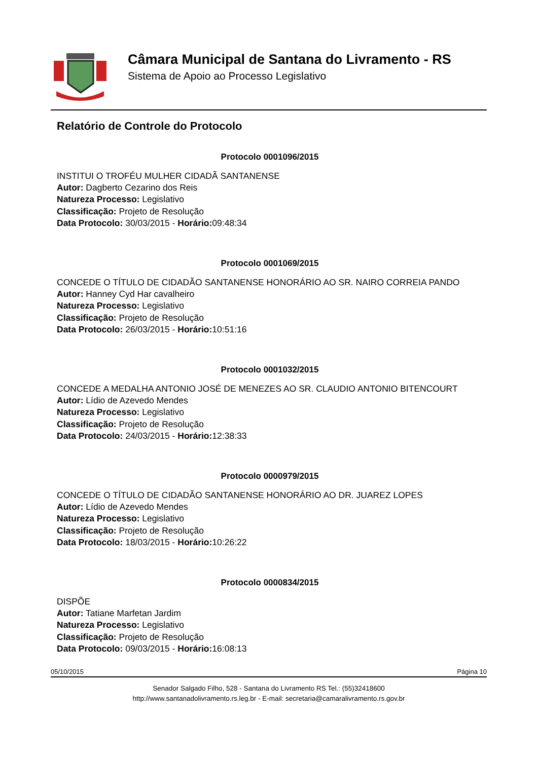Câmara Municipal de Santana do Livramento - RS
Sistema de Apoio ao Processo Legislativo
Relatório de Controle do Protocolo
Protocolo 0001096/2015
INSTITUI O TROFÉU MULHER CIDADÃ SANTANENSE
Autor: Dagberto Cezarino dos Reis
Natureza Processo: Legislativo
Classificação: Projeto de Resolução
Data Protocolo: 30/03/2015 - Horário: 09:48:34
Protocolo 0001069/2015
CONCEDE O TÍTULO DE CIDADÃO SANTANENSE HONORÁRIO AO SR. NAIRO CORREIA PANDO
Autor: Hanney Cyd Har cavalheiro
Natureza Processo: Legislativo
Classificação: Projeto de Resolução
Data Protocolo: 26/03/2015 - Horário: 10:51:16
Protocolo 0001032/2015
CONCEDE A MEDALHA ANTONIO JOSÉ DE MENEZES AO SR. CLAUDIO ANTONIO BITENCOURT
Autor: Lídio de Azevedo Mendes
Natureza Processo: Legislativo
Classificação: Projeto de Resolução
Data Protocolo: 24/03/2015 - Horário: 12:38:33
Protocolo 0000979/2015
CONCEDE O TÍTULO DE CIDADÃO SANTANENSE HONORÁRIO AO DR. JUAREZ LOPES
Autor: Lídio de Azevedo Mendes
Natureza Processo: Legislativo
Classificação: Projeto de Resolução
Data Protocolo: 18/03/2015 - Horário: 10:26:22
Protocolo 0000834/2015
DISPÕE
Autor: Tatiane Marfetan Jardim
Natureza Processo: Legislativo
Classificação: Projeto de Resolução
Data Protocolo: 09/03/2015 - Horário: 16:08:13
05/10/2015 Página 10
Senador Salgado Filho, 528 - Santana do Livramento RS Tel.: (55)32418600
http://www.santanadolivramento.rs.leg.br - E-mail: secretaria@camaralivramento.rs.gov.br